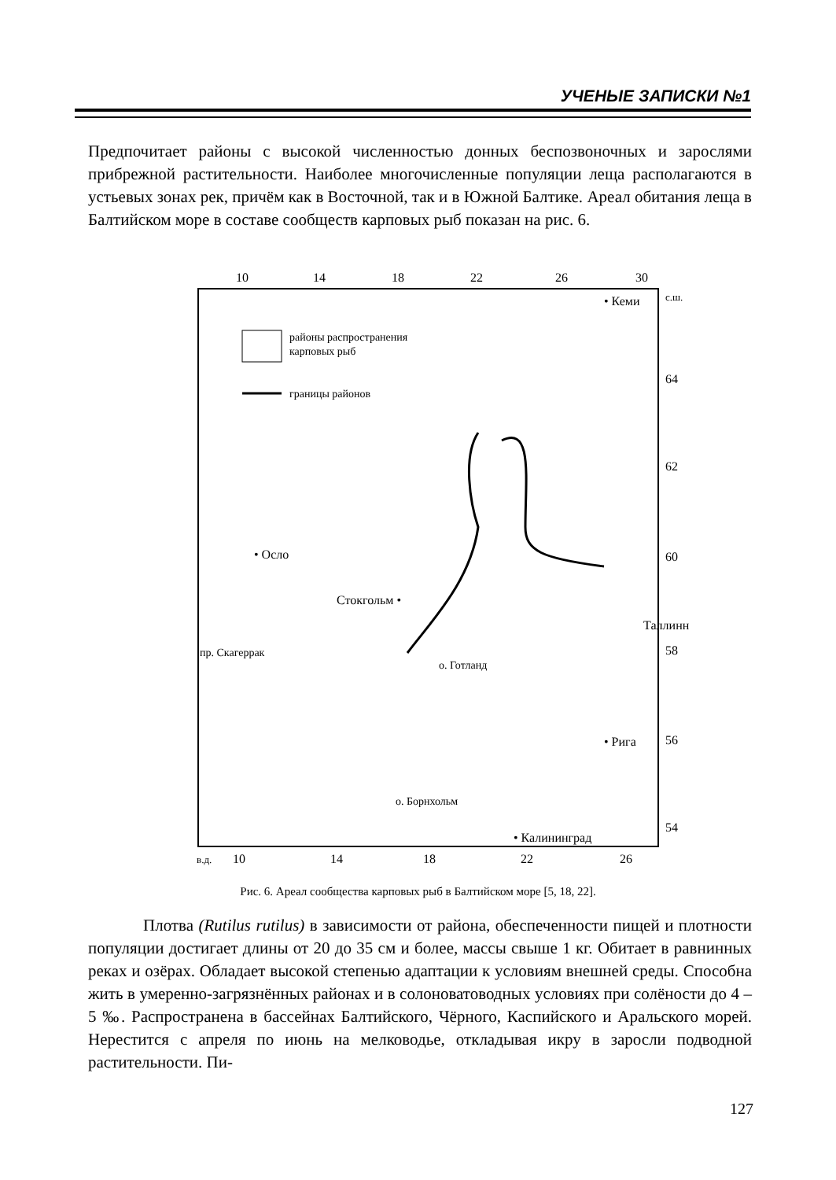УЧЕНЫЕ ЗАПИСКИ №1
Предпочитает районы с высокой численностью донных беспозвоночных и зарослями прибрежной растительности. Наиболее многочисленные популяции леща располагаются в устьевых зонах рек, причём как в Восточной, так и в Южной Балтике. Ареал обитания леща в Балтийском море в составе сообществ карповых рыб показан на рис. 6.
10
14
18
22
26
30
с.ш.
64
62
60
58
56
54
районы распространения
карповых рыб
границы районов
• Кеми
• Осло
Стокгольм •
Таллинн
пр. Скагеррак
о. Готланд
• Рига
о. Борнхольм
• Калининград
в.д.
10
14
18
22
26
Рис. 6. Ареал сообщества карповых рыб в Балтийском море [5, 18, 22].
Плотва (Rutilus rutilus) в зависимости от района, обеспеченности пищей и плотности популяции достигает длины от 20 до 35 см и более, массы свыше 1 кг. Обитает в равнинных реках и озёрах. Обладает высокой степенью адаптации к условиям внешней среды. Способна жить в умеренно-загрязнённых районах и в солоноватоводных условиях при солёности до 4 – 5 ‰. Распространена в бассейнах Балтийского, Чёрного, Каспийского и Аральского морей. Нерестится с апреля по июнь на мелководье, откладывая икру в заросли подводной растительности. Пи-
127